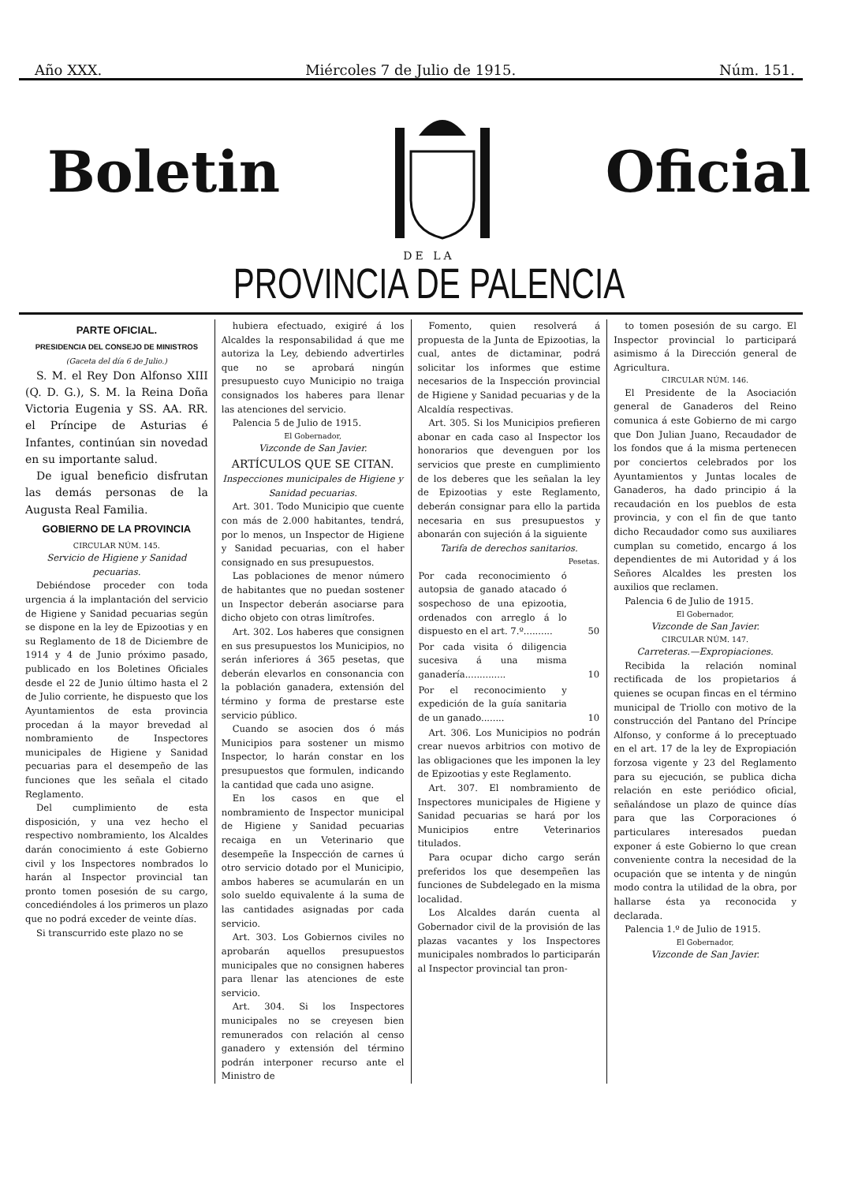Año XXX. Miércoles 7 de Julio de 1915. Núm. 151.
Boletin Oficial
DE LA
PROVINCIA DE PALENCIA
PARTE OFICIAL.
PRESIDENCIA DEL CONSEJO DE MINISTROS
(Gaceta del día 6 de Julio.)
S. M. el Rey Don Alfonso XIII (Q. D. G.), S. M. la Reina Doña Victoria Eugenia y SS. AA. RR. el Príncipe de Asturias é Infantes, continúan sin novedad en su importante salud.
De igual beneficio disfrutan las demás personas de la Augusta Real Familia.
GOBIERNO DE LA PROVINCIA
CIRCULAR NÚM. 145.
Servicio de Higiene y Sanidad pecuarias.
Debiéndose proceder con toda urgencia á la implantación del servicio de Higiene y Sanidad pecuarias según se dispone en la ley de Epizootias y en su Reglamento de 18 de Diciembre de 1914 y 4 de Junio próximo pasado, publicado en los Boletines Oficiales desde el 22 de Junio último hasta el 2 de Julio corriente, he dispuesto que los Ayuntamientos de esta provincia procedan á la mayor brevedad al nombramiento de Inspectores municipales de Higiene y Sanidad pecuarias para el desempeño de las funciones que les señala el citado Reglamento.
Del cumplimiento de esta disposición, y una vez hecho el respectivo nombramiento, los Alcaldes darán conocimiento á este Gobierno civil y los Inspectores nombrados lo harán al Inspector provincial tan pronto tomen posesión de su cargo, concediéndoles á los primeros un plazo que no podrá exceder de veinte días.
Si transcurrido este plazo no se
hubiera efectuado, exigiré á los Alcaldes la responsabilidad á que me autoriza la Ley, debiendo advertirles que no se aprobará ningún presupuesto cuyo Municipio no traiga consignados los haberes para llenar las atenciones del servicio.
Palencia 5 de Julio de 1915.
El Gobernador,
Vizconde de San Javier.
ARTÍCULOS QUE SE CITAN.
Inspecciones municipales de Higiene y Sanidad pecuarias.
Art. 301. Todo Municipio que cuente con más de 2.000 habitantes, tendrá, por lo menos, un Inspector de Higiene y Sanidad pecuarias, con el haber consignado en sus presupuestos.
Las poblaciones de menor número de habitantes que no puedan sostener un Inspector deberán asociarse para dicho objeto con otras limítrofes.
Art. 302. Los haberes que consignen en sus presupuestos los Municipios, no serán inferiores á 365 pesetas, que deberán elevarlos en consonancia con la población ganadera, extensión del término y forma de prestarse este servicio público.
Cuando se asocien dos ó más Municipios para sostener un mismo Inspector, lo harán constar en los presupuestos que formulen, indicando la cantidad que cada uno asigne.
En los casos en que el nombramiento de Inspector municipal de Higiene y Sanidad pecuarias recaiga en un Veterinario que desempeñe la Inspección de carnes ú otro servicio dotado por el Municipio, ambos haberes se acumularán en un solo sueldo equivalente á la suma de las cantidades asignadas por cada servicio.
Art. 303. Los Gobiernos civiles no aprobarán aquellos presupuestos municipales que no consignen haberes para llenar las atenciones de este servicio.
Art. 304. Si los Inspectores municipales no se creyesen bien remunerados con relación al censo ganadero y extensión del término podrán interponer recurso ante el Ministro de
Fomento, quien resolverá á propuesta de la Junta de Epizootias, la cual, antes de dictaminar, podrá solicitar los informes que estime necesarios de la Inspección provincial de Higiene y Sanidad pecuarias y de la Alcaldía respectivas.
Art. 305. Si los Municipios prefieren abonar en cada caso al Inspector los honorarios que devenguen por los servicios que preste en cumplimiento de los deberes que les señalan la ley de Epizootias y este Reglamento, deberán consignar para ello la partida necesaria en sus presupuestos y abonarán con sujeción á la siguiente
Tarifa de derechos sanitarios.
| | Pesetas. |
| --- | --- |
| Por cada reconocimiento ó autopsia de ganado atacado ó sospechoso de una epizootia, ordenados con arreglo á lo dispuesto en el art. 7.º.......... | 50 |
| Por cada visita ó diligencia sucesiva á una misma ganadería.............. | 10 |
| Por el reconocimiento y expedición de la guía sanitaria de un ganado........ | 10 |
Art. 306. Los Municipios no podrán crear nuevos arbitrios con motivo de las obligaciones que les imponen la ley de Epizootias y este Reglamento.
Art. 307. El nombramiento de Inspectores municipales de Higiene y Sanidad pecuarias se hará por los Municipios entre Veterinarios titulados.
Para ocupar dicho cargo serán preferidos los que desempeñen las funciones de Subdelegado en la misma localidad.
Los Alcaldes darán cuenta al Gobernador civil de la provisión de las plazas vacantes y los Inspectores municipales nombrados lo participarán al Inspector provincial tan pron-
to tomen posesión de su cargo. El Inspector provincial lo participará asimismo á la Dirección general de Agricultura.
CIRCULAR NÚM. 146.
El Presidente de la Asociación general de Ganaderos del Reino comunica á este Gobierno de mi cargo que Don Julian Juano, Recaudador de los fondos que á la misma pertenecen por conciertos celebrados por los Ayuntamientos y Juntas locales de Ganaderos, ha dado principio á la recaudación en los pueblos de esta provincia, y con el fin de que tanto dicho Recaudador como sus auxiliares cumplan su cometido, encargo á los dependientes de mi Autoridad y á los Señores Alcaldes les presten los auxilios que reclamen.
Palencia 6 de Julio de 1915.
El Gobernador,
Vizconde de San Javier.
CIRCULAR NÚM. 147.
Carreteras.—Expropiaciones.
Recibida la relación nominal rectificada de los propietarios á quienes se ocupan fincas en el término municipal de Triollo con motivo de la construcción del Pantano del Príncipe Alfonso, y conforme á lo preceptuado en el art. 17 de la ley de Expropiación forzosa vigente y 23 del Reglamento para su ejecución, se publica dicha relación en este periódico oficial, señalándose un plazo de quince días para que las Corporaciones ó particulares interesados puedan exponer á este Gobierno lo que crean conveniente contra la necesidad de la ocupación que se intenta y de ningún modo contra la utilidad de la obra, por hallarse ésta ya reconocida y declarada.
Palencia 1.º de Julio de 1915.
El Gobernador,
Vizconde de San Javier.